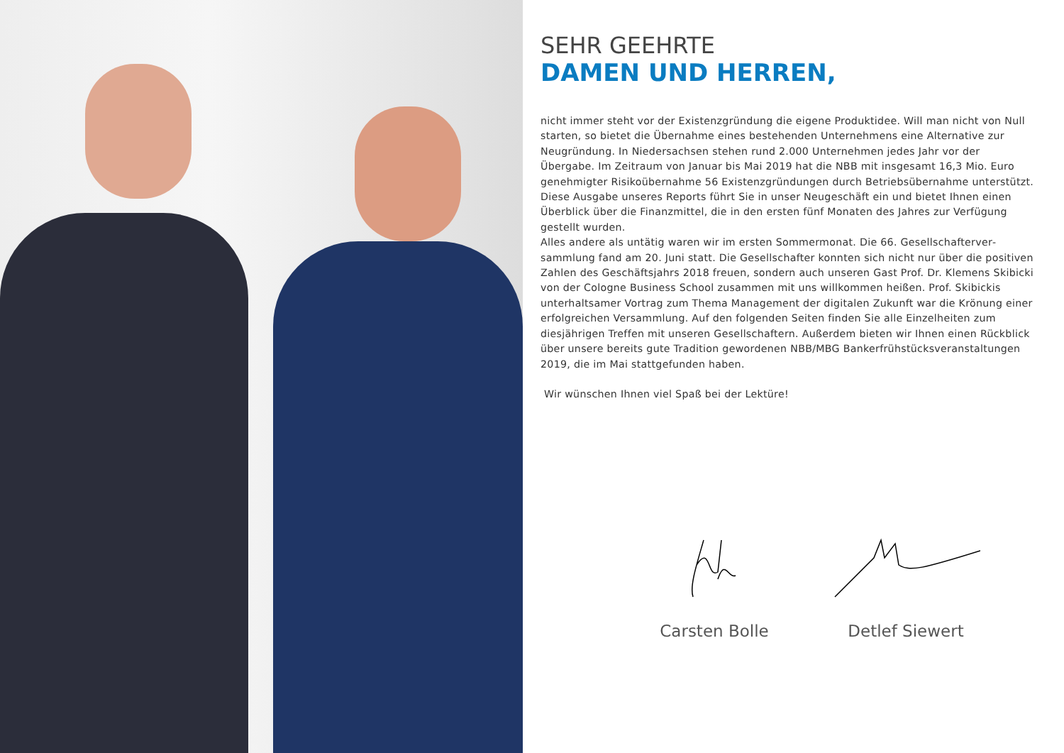SEHR GEEHRTE
DAMEN UND HERREN,
nicht immer steht vor der Existenzgründung die eigene Produktidee. Will man nicht von Null starten, so bietet die Übernahme eines bestehenden Unternehmens eine Alternative zur Neugründung. In Niedersachsen stehen rund 2.000 Unternehmen jedes Jahr vor der Übergabe. Im Zeitraum von Januar bis Mai 2019 hat die NBB mit insgesamt 16,3 Mio. Euro genehmigter Risikoübernahme 56 Existenzgründungen durch Betriebsübernahme unterstützt. Diese Ausgabe unseres Reports führt Sie in unser Neugeschäft ein und bietet Ihnen einen Überblick über die Finanzmittel, die in den ersten fünf Monaten des Jahres zur Verfügung gestellt wurden.
Alles andere als untätig waren wir im ersten Sommermonat. Die 66. Gesellschafterver­sammlung fand am 20. Juni statt. Die Gesellschafter konnten sich nicht nur über die positiven Zahlen des Geschäftsjahrs 2018 freuen, sondern auch unseren Gast Prof. Dr. Klemens Skibicki von der Cologne Business School zusammen mit uns willkommen heißen. Prof. Skibickis unterhaltsamer Vortrag zum Thema Management der digitalen Zukunft war die Krönung einer erfolgreichen Versammlung. Auf den folgenden Seiten finden Sie alle Einzelheiten zum diesjährigen Treffen mit unseren Gesellschaftern. Außerdem bieten wir Ihnen einen Rückblick über unsere bereits gute Tradition gewordenen NBB/MBG Bankerfrühstücksveranstaltungen 2019, die im Mai stattgefunden haben.
Wir wünschen Ihnen viel Spaß bei der Lektüre!
Carsten Bolle Detlef Siewert